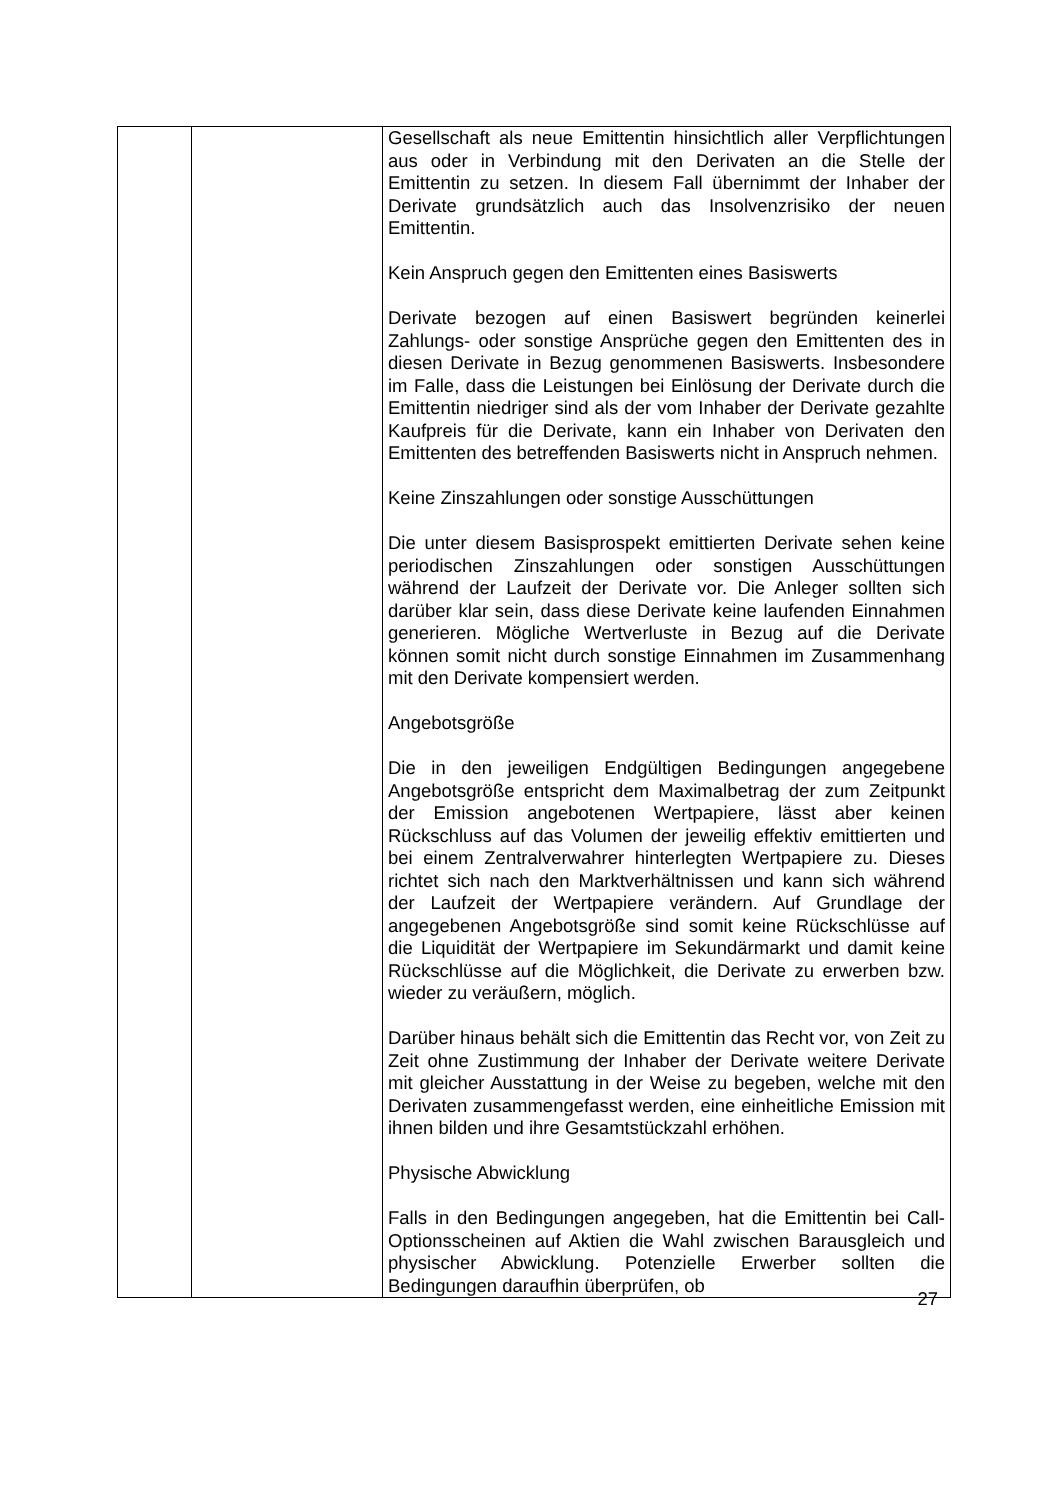| | | Gesellschaft als neue Emittentin hinsichtlich aller Verpflichtungen aus oder in Verbindung mit den Derivaten an die Stelle der Emittentin zu setzen. In diesem Fall übernimmt der Inhaber der Derivate grundsätzlich auch das Insolvenzrisiko der neuen Emittentin. Kein Anspruch gegen den Emittenten eines Basiswerts Derivate bezogen auf einen Basiswert begründen keinerlei Zahlungs- oder sonstige Ansprüche gegen den Emittenten des in diesen Derivate in Bezug genommenen Basiswerts. Insbesondere im Falle, dass die Leistungen bei Einlösung der Derivate durch die Emittentin niedriger sind als der vom Inhaber der Derivate gezahlte Kaufpreis für die Derivate, kann ein Inhaber von Derivaten den Emittenten des betreffenden Basiswerts nicht in Anspruch nehmen. Keine Zinszahlungen oder sonstige Ausschüttungen Die unter diesem Basisprospekt emittierten Derivate sehen keine periodischen Zinszahlungen oder sonstigen Ausschüttungen während der Laufzeit der Derivate vor. Die Anleger sollten sich darüber klar sein, dass diese Derivate keine laufenden Einnahmen generieren. Mögliche Wertverluste in Bezug auf die Derivate können somit nicht durch sonstige Einnahmen im Zusammenhang mit den Derivate kompensiert werden. Angebotsgröße Die in den jeweiligen Endgültigen Bedingungen angegebene Angebotsgröße entspricht dem Maximalbetrag der zum Zeitpunkt der Emission angebotenen Wertpapiere, lässt aber keinen Rückschluss auf das Volumen der jeweilig effektiv emittierten und bei einem Zentralverwahrer hinterlegten Wertpapiere zu. Dieses richtet sich nach den Marktverhältnissen und kann sich während der Laufzeit der Wertpapiere verändern. Auf Grundlage der angegebenen Angebotsgröße sind somit keine Rückschlüsse auf die Liquidität der Wertpapiere im Sekundärmarkt und damit keine Rückschlüsse auf die Möglichkeit, die Derivate zu erwerben bzw. wieder zu veräußern, möglich. Darüber hinaus behält sich die Emittentin das Recht vor, von Zeit zu Zeit ohne Zustimmung der Inhaber der Derivate weitere Derivate mit gleicher Ausstattung in der Weise zu begeben, welche mit den Derivaten zusammengefasst werden, eine einheitliche Emission mit ihnen bilden und ihre Gesamtstückzahl erhöhen. Physische Abwicklung Falls in den Bedingungen angegeben, hat die Emittentin bei Call-Optionsscheinen auf Aktien die Wahl zwischen Barausgleich und physischer Abwicklung. Potenzielle Erwerber sollten die Bedingungen daraufhin überprüfen, ob |
27